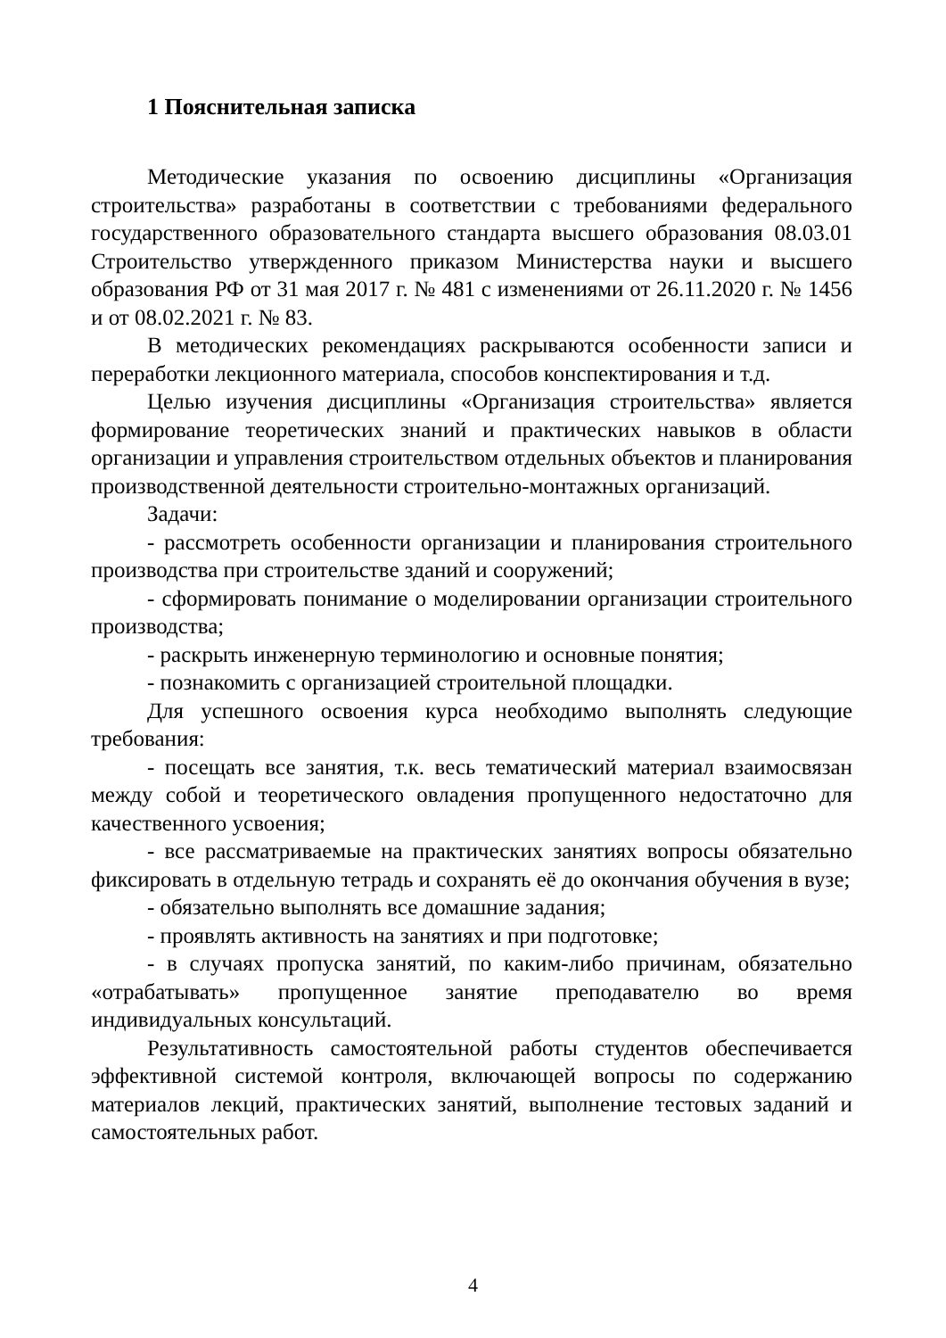1 Пояснительная записка
Методические указания по освоению дисциплины «Организация строительства» разработаны в соответствии с требованиями федерального государственного образовательного стандарта высшего образования 08.03.01 Строительство утвержденного приказом Министерства науки и высшего образования РФ от 31 мая 2017 г. № 481 с изменениями от 26.11.2020 г. № 1456 и от 08.02.2021 г. № 83.
В методических рекомендациях раскрываются особенности записи и переработки лекционного материала, способов конспектирования и т.д.
Целью изучения дисциплины «Организация строительства» является формирование теоретических знаний и практических навыков в области организации и управления строительством отдельных объектов и планирования производственной деятельности строительно-монтажных организаций.
Задачи:
- рассмотреть особенности организации и планирования строительного производства при строительстве зданий и сооружений;
- сформировать понимание о моделировании организации строительного производства;
- раскрыть инженерную терминологию и основные понятия;
- познакомить с организацией строительной площадки.
Для успешного освоения курса необходимо выполнять следующие требования:
- посещать все занятия, т.к. весь тематический материал взаимосвязан между собой и теоретического овладения пропущенного недостаточно для качественного усвоения;
- все рассматриваемые на практических занятиях вопросы обязательно фиксировать в отдельную тетрадь и сохранять её до окончания обучения в вузе;
- обязательно выполнять все домашние задания;
- проявлять активность на занятиях и при подготовке;
- в случаях пропуска занятий, по каким-либо причинам, обязательно «отрабатывать» пропущенное занятие преподавателю во время индивидуальных консультаций.
Результативность самостоятельной работы студентов обеспечивается эффективной системой контроля, включающей вопросы по содержанию материалов лекций, практических занятий, выполнение тестовых заданий и самостоятельных работ.
4